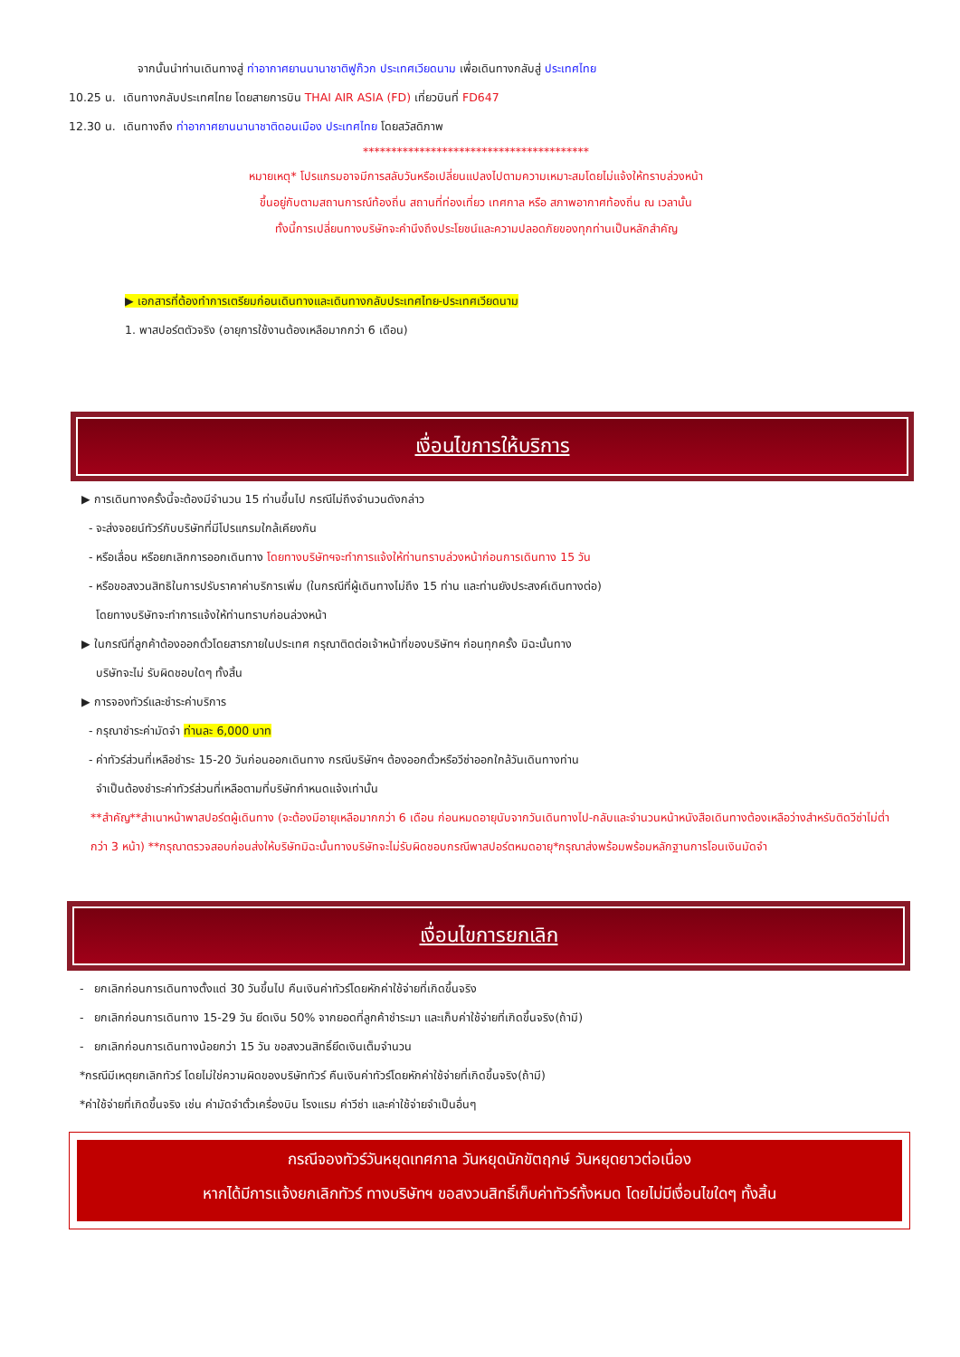จากนั้นนำท่านเดินทางสู่ ท่าอากาศยานนานาชาติฟูก๊วก ประเทศเวียดนาม เพื่อเดินทางกลับสู่ ประเทศไทย
10.25 น. เดินทางกลับประเทศไทย โดยสายการบิน THAI AIR ASIA (FD) เที่ยวบินที่ FD647
12.30 น. เดินทางถึง ท่าอากาศยานนานาชาติดอนเมือง ประเทศไทย โดยสวัสดิภาพ
****************************************
หมายเหตุ* โปรแกรมอาจมีการสลับวันหรือเปลี่ยนแปลงไปตามความเหมาะสมโดยไม่แจ้งให้ทราบล่วงหน้า
ขึ้นอยู่กับตามสถานการณ์ท้องถิ่น สถานที่ท่องเที่ยว เทศกาล หรือ สภาพอากาศท้องถิ่น ณ เวลานั้น
ทั้งนี้การเปลี่ยนทางบริษัทจะคำนึงถึงประโยชน์และความปลอดภัยของทุกท่านเป็นหลักสำคัญ
▶ เอกสารที่ต้องทำการเตรียมก่อนเดินทางและเดินทางกลับประเทศไทย-ประเทศเวียดนาม
1. พาสปอร์ตตัวจริง (อายุการใช้งานต้องเหลือมากกว่า 6 เดือน)
เงื่อนไขการให้บริการ
▶ การเดินทางครั้งนี้จะต้องมีจำนวน 15 ท่านขึ้นไป กรณีไม่ถึงจำนวนดังกล่าว
- จะส่งจอยน์ทัวร์กับบริษัทที่มีโปรแกรมใกล้เคียงกัน
- หรือเลื่อน หรือยกเลิกการออกเดินทาง โดยทางบริษัทฯจะทำการแจ้งให้ท่านทราบล่วงหน้าก่อนการเดินทาง 15 วัน
- หรือขอสงวนสิทธิในการปรับราคาค่าบริการเพิ่ม (ในกรณีที่ผู้เดินทางไม่ถึง 15 ท่าน และท่านยังประสงค์เดินทางต่อ)
โดยทางบริษัทจะทำการแจ้งให้ท่านทราบก่อนล่วงหน้า
▶ ในกรณีที่ลูกค้าต้องออกตั๋วโดยสารภายในประเทศ กรุณาติดต่อเจ้าหน้าที่ของบริษัทฯ ก่อนทุกครั้ง มิฉะนั้นทาง
บริษัทจะไม่ รับผิดชอบใดๆ ทั้งสิ้น
▶ การจองทัวร์และชำระค่าบริการ
- กรุณาชำระค่ามัดจำ ท่านละ 6,000 บาท
- ค่าทัวร์ส่วนที่เหลือชำระ 15-20 วันก่อนออกเดินทาง กรณีบริษัทฯ ต้องออกตั๋วหรือวีซ่าออกใกล้วันเดินทางท่าน
จำเป็นต้องชำระค่าทัวร์ส่วนที่เหลือตามที่บริษัทกำหนดแจ้งเท่านั้น
**สำคัญ**สำเนาหน้าพาสปอร์ตผู้เดินทาง (จะต้องมีอายุเหลือมากกว่า 6 เดือน ก่อนหมดอายุนับจากวันเดินทางไป-กลับและจำนวนหน้าหนังสือเดินทางต้องเหลือว่างสำหรับติดวีซ่าไม่ต่ำกว่า 3 หน้า) **กรุณาตรวจสอบก่อนส่งให้บริษัทมิฉะนั้นทางบริษัทจะไม่รับผิดชอบกรณีพาสปอร์ตหมดอายุ*กรุณาส่งพร้อมพร้อมหลักฐานการโอนเงินมัดจำ
เงื่อนไขการยกเลิก
- ยกเลิกก่อนการเดินทางตั้งแต่ 30 วันขึ้นไป คืนเงินค่าทัวร์โดยหักค่าใช้จ่ายที่เกิดขึ้นจริง
- ยกเลิกก่อนการเดินทาง 15-29 วัน ยึดเงิน 50% จากยอดที่ลูกค้าชำระมา และเก็บค่าใช้จ่ายที่เกิดขึ้นจริง(ถ้ามี)
- ยกเลิกก่อนการเดินทางน้อยกว่า 15 วัน ขอสงวนสิทธิ์ยึดเงินเต็มจำนวน
*กรณีมีเหตุยกเลิกทัวร์ โดยไม่ใช่ความผิดของบริษัททัวร์ คืนเงินค่าทัวร์โดยหักค่าใช้จ่ายที่เกิดขึ้นจริง(ถ้ามี)
*ค่าใช้จ่ายที่เกิดขึ้นจริง เช่น ค่ามัดจำตั๋วเครื่องบิน โรงแรม ค่าวีซ่า และค่าใช้จ่ายจำเป็นอื่นๆ
กรณีจองทัวร์วันหยุดเทศกาล วันหยุดนักขัตฤกษ์ วันหยุดยาวต่อเนื่อง
หากได้มีการแจ้งยกเลิกทัวร์ ทางบริษัทฯ ขอสงวนสิทธิ์เก็บค่าทัวร์ทั้งหมด โดยไม่มีเงื่อนไขใดๆ ทั้งสิ้น